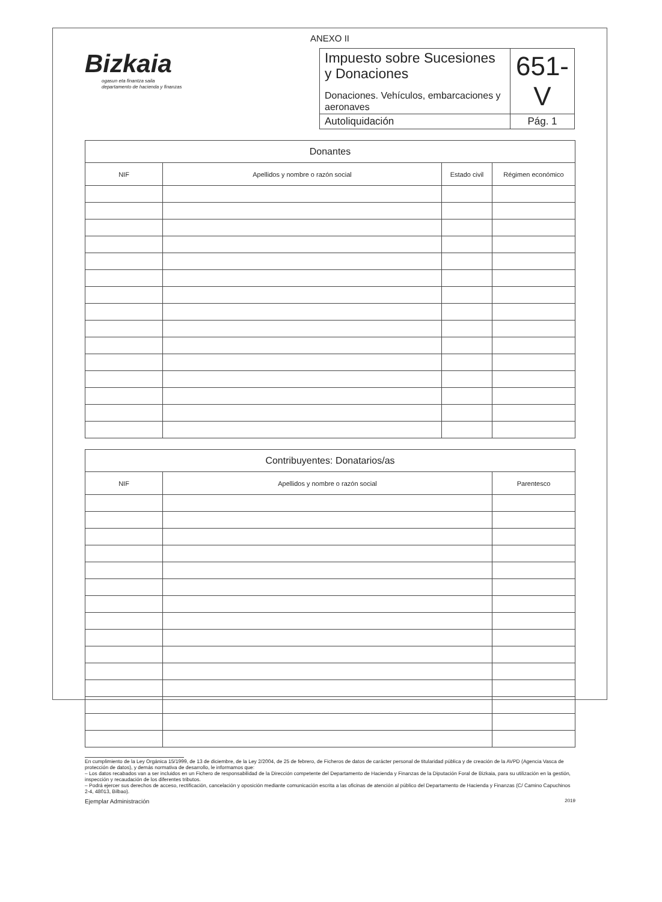ANEXO II
Bizkaia
ogasun eta finantza saila
departamento de hacienda y finanzas
| Impuesto sobre Sucesiones y Donaciones Donaciones. Vehículos, embarcaciones y aeronaves | 651-V |
| Autoliquidación | Pág. 1 |
| Donantes | | | |
| --- | --- | --- | --- |
| NIF | Apellidos y nombre o razón social | Estado civil | Régimen económico |
| Contribuyentes: Donatarios/as | | |
| --- | --- | --- |
| NIF | Apellidos y nombre o razón social | Parentesco |
En cumplimiento de la Ley Orgánica 15/1999, de 13 de diciembre, de la Ley 2/2004, de 25 de febrero, de Ficheros de datos de carácter personal de titularidad pública y de creación de la AVPD (Agencia Vasca de protección de datos), y demás normativa de desarrollo, le informamos que:
– Los datos recabados van a ser incluidos en un Fichero de responsabilidad de la Dirección competente del Departamento de Hacienda y Finanzas de la Diputación Foral de Bizkaia, para su utilización en la gestión, inspección y recaudación de los diferentes tributos.
– Podrá ejercer sus derechos de acceso, rectificación, cancelación y oposición mediante comunicación escrita a las oficinas de atención al público del Departamento de Hacienda y Finanzas (C/ Camino Capuchinos 2-4, 48013, Bilbao).
Ejemplar Administración 2019